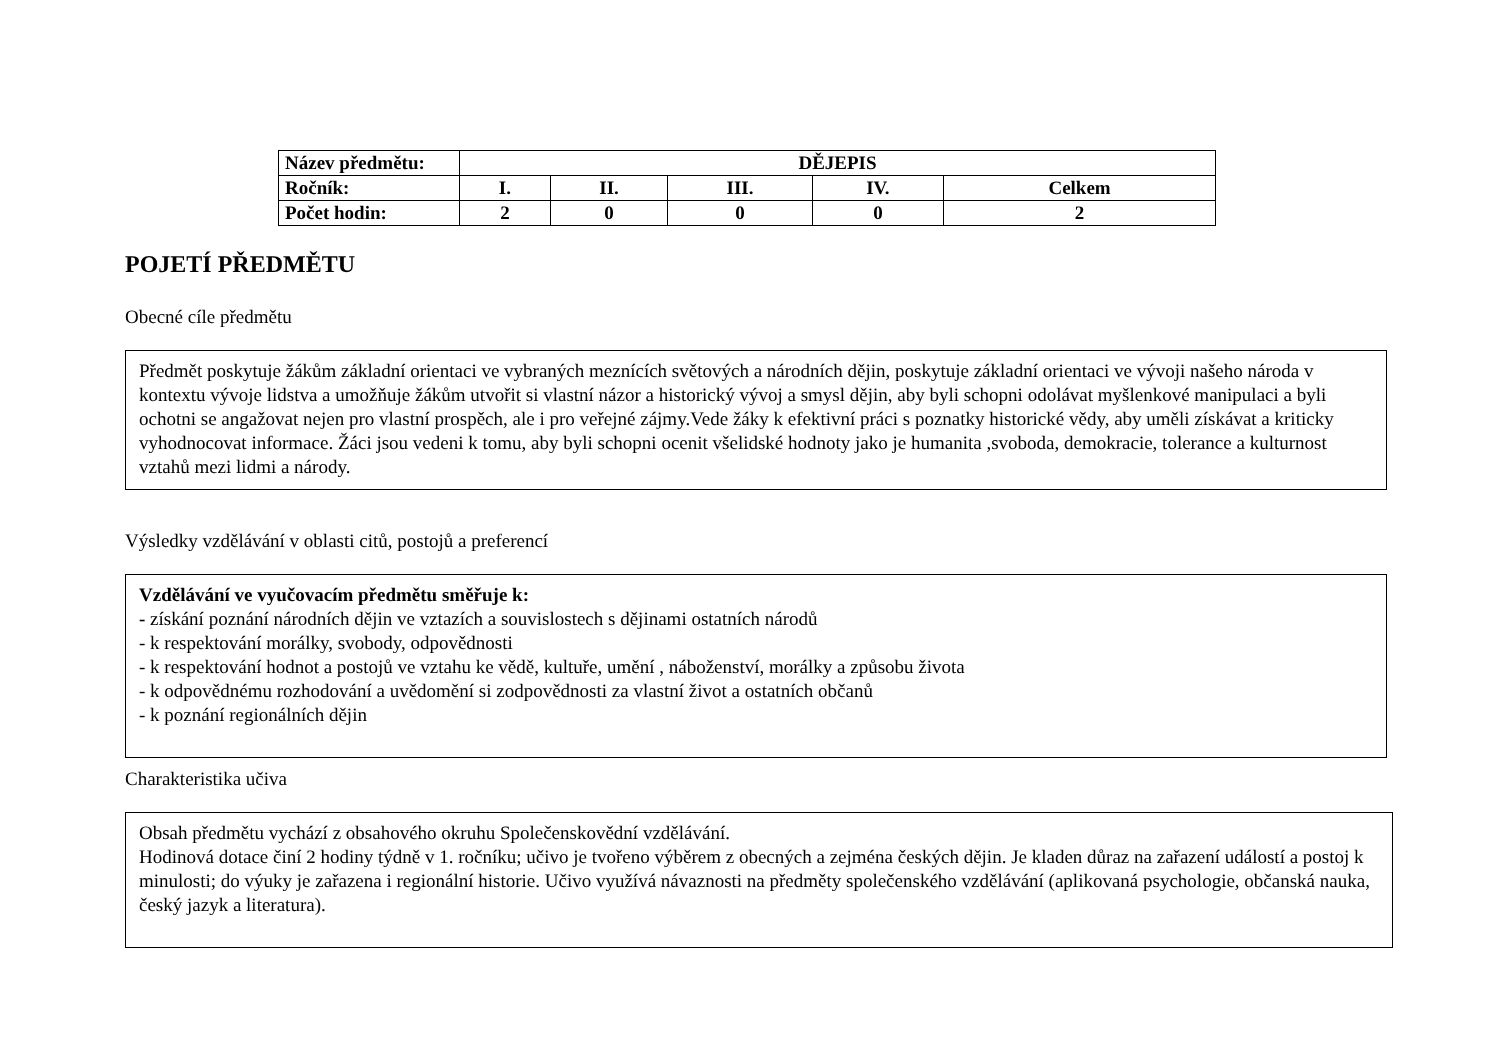| Název předmětu: | DĚJEPIS | | | | |
| --- | --- | --- | --- | --- | --- |
| Ročník: | I. | II. | III. | IV. | Celkem |
| Počet hodin: | 2 | 0 | 0 | 0 | 2 |
POJETÍ PŘEDMĚTU
Obecné cíle předmětu
Předmět poskytuje žákům základní orientaci ve vybraných meznících světových a národních dějin, poskytuje základní orientaci ve vývoji našeho národa v kontextu vývoje lidstva a umožňuje žákům utvořit si vlastní názor a historický vývoj a smysl dějin, aby byli schopni odolávat myšlenkové manipulaci a byli ochotni se angažovat nejen pro vlastní prospěch, ale i pro veřejné zájmy.Vede žáky k efektivní práci s poznatky historické vědy, aby uměli získávat a kriticky vyhodnocovat informace. Žáci jsou vedeni k tomu, aby byli schopni ocenit všelidské hodnoty jako je humanita ,svoboda, demokracie, tolerance a kulturnost vztahů mezi lidmi a národy.
Výsledky vzdělávání v oblasti citů, postojů a preferencí
Vzdělávání ve vyučovacím předmětu směřuje k:
- získání poznání národních dějin ve vztazích a souvislostech s dějinami ostatních národů
- k respektování morálky, svobody, odpovědnosti
- k respektování hodnot a postojů ve vztahu ke vědě, kultuře, umění , náboženství, morálky a způsobu života
- k odpovědnému rozhodování a uvědomění si zodpovědnosti za vlastní život a ostatních občanů
- k poznání regionálních dějin
Charakteristika učiva
Obsah předmětu vychází z obsahového okruhu Společenskovědní vzdělávání.
Hodinová dotace činí 2 hodiny týdně v 1. ročníku; učivo je tvořeno výběrem z obecných a zejména českých dějin. Je kladen důraz na zařazení událostí a postoj k minulosti; do výuky je zařazena i regionální historie. Učivo využívá návaznosti na předměty společenského vzdělávání (aplikovaná psychologie, občanská nauka, český jazyk a literatura).